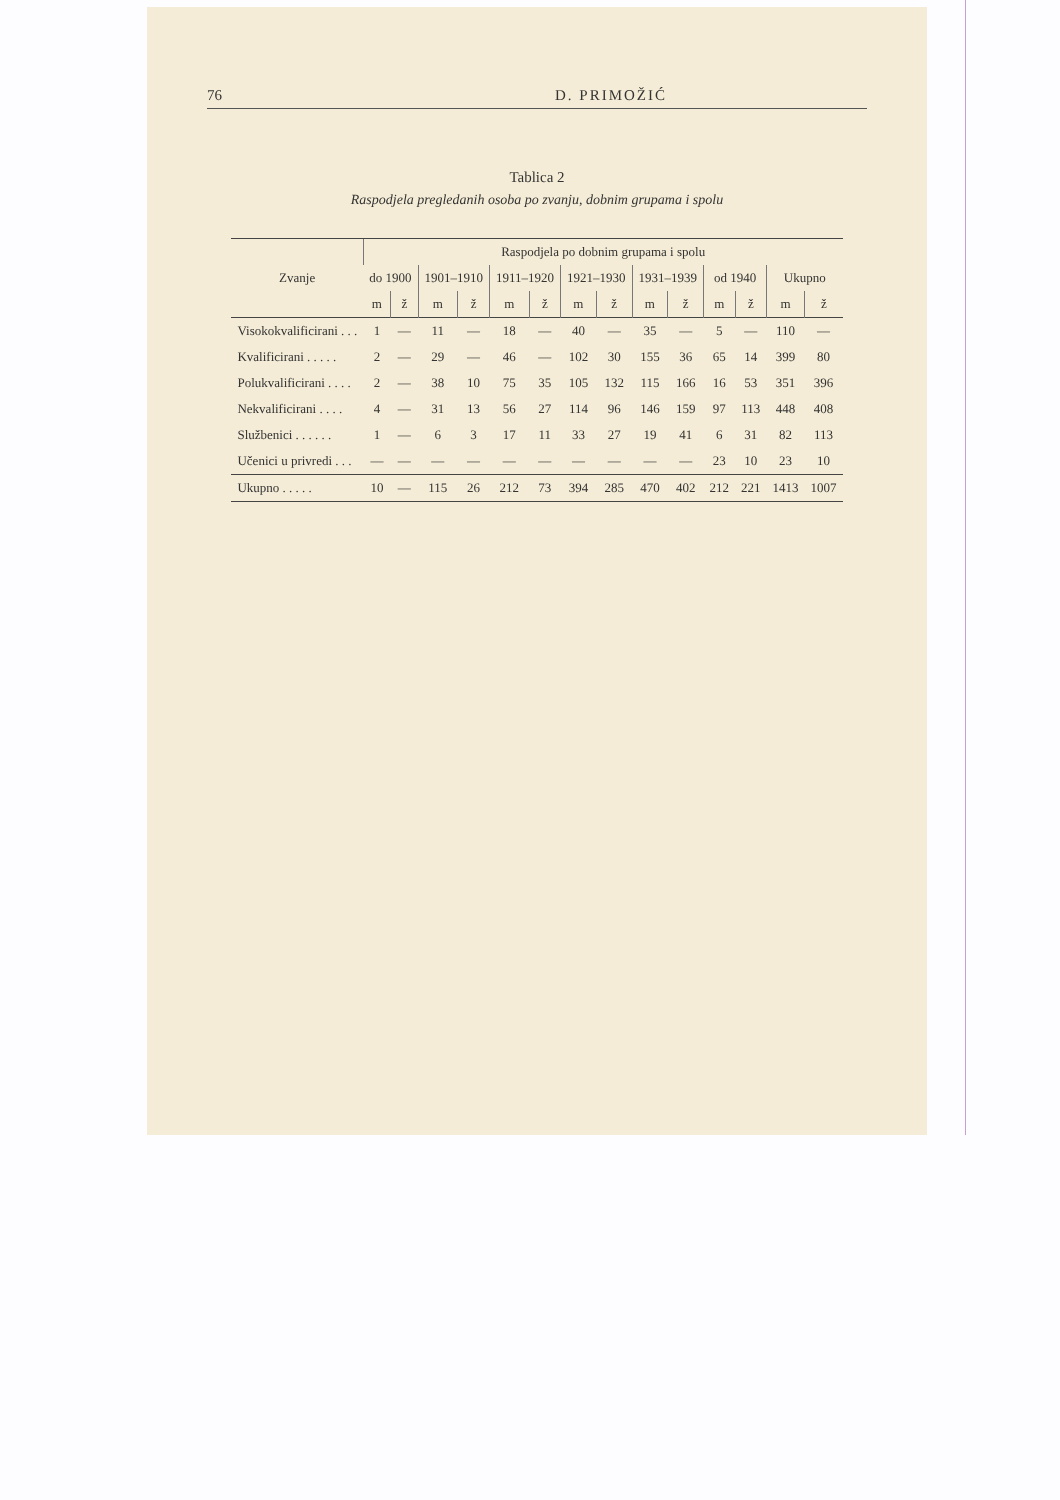76 D. PRIMOŽIĆ
Tablica 2
Raspodjela pregledanih osoba po zvanju, dobnim grupama i spolu
| Zvanje | Raspodjela po dobnim grupama i spolu | | | | | | | | | | | | | |
| --- | --- | --- | --- | --- | --- | --- | --- | --- | --- | --- | --- | --- | --- | --- |
| | do 1900 | | 1901–1910 | | 1911–1920 | | 1921–1930 | | 1931–1939 | | od 1940 | | Ukupno | |
| | m | ž | m | ž | m | ž | m | ž | m | ž | m | ž | m | ž |
| Visokokvalificirani . . . | 1 | — | 11 | — | 18 | — | 40 | — | 35 | — | 5 | — | 110 | — |
| Kvalificirani . . . . . | 2 | — | 29 | — | 46 | — | 102 | 30 | 155 | 36 | 65 | 14 | 399 | 80 |
| Polukvalificirani . . . . | 2 | — | 38 | 10 | 75 | 35 | 105 | 132 | 115 | 166 | 16 | 53 | 351 | 396 |
| Nekvalificirani . . . . | 4 | — | 31 | 13 | 56 | 27 | 114 | 96 | 146 | 159 | 97 | 113 | 448 | 408 |
| Službenici . . . . . . | 1 | — | 6 | 3 | 17 | 11 | 33 | 27 | 19 | 41 | 6 | 31 | 82 | 113 |
| Učenici u privredi . . . | — | — | — | — | — | — | — | — | — | — | 23 | 10 | 23 | 10 |
| Ukupno . . . . . | 10 | — | 115 | 26 | 212 | 73 | 394 | 285 | 470 | 402 | 212 | 221 | 1413 | 1007 |